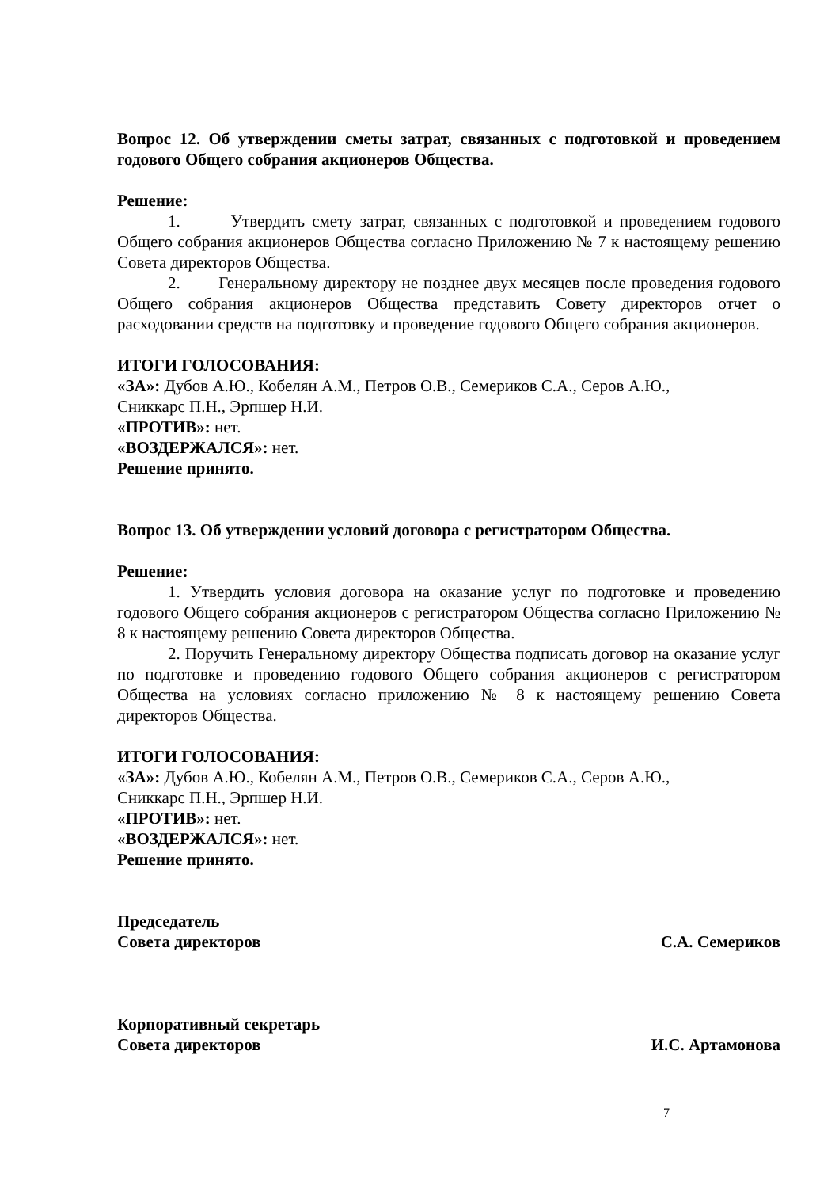Вопрос 12. Об утверждении сметы затрат, связанных с подготовкой и проведением годового Общего собрания акционеров Общества.
Решение:
1. Утвердить смету затрат, связанных с подготовкой и проведением годового Общего собрания акционеров Общества согласно Приложению № 7 к настоящему решению Совета директоров Общества.
2. Генеральному директору не позднее двух месяцев после проведения годового Общего собрания акционеров Общества представить Совету директоров отчет о расходовании средств на подготовку и проведение годового Общего собрания акционеров.
ИТОГИ ГОЛОСОВАНИЯ:
«ЗА»: Дубов А.Ю., Кобелян А.М., Петров О.В., Семериков С.А., Серов А.Ю.,
Сниккарс П.Н., Эрпшер Н.И.
«ПРОТИВ»: нет.
«ВОЗДЕРЖАЛСЯ»: нет.
Решение принято.
Вопрос 13. Об утверждении условий договора с регистратором Общества.
Решение:
1. Утвердить условия договора на оказание услуг по подготовке и проведению годового Общего собрания акционеров с регистратором Общества согласно Приложению № 8 к настоящему решению Совета директоров Общества.
2. Поручить Генеральному директору Общества подписать договор на оказание услуг по подготовке и проведению годового Общего собрания акционеров с регистратором Общества на условиях согласно приложению № 8 к настоящему решению Совета директоров Общества.
ИТОГИ ГОЛОСОВАНИЯ:
«ЗА»: Дубов А.Ю., Кобелян А.М., Петров О.В., Семериков С.А., Серов А.Ю.,
Сниккарс П.Н., Эрпшер Н.И.
«ПРОТИВ»: нет.
«ВОЗДЕРЖАЛСЯ»: нет.
Решение принято.
Председатель
Совета директоров С.А. Семериков
Корпоративный секретарь
Совета директоров И.С. Артамонова
7